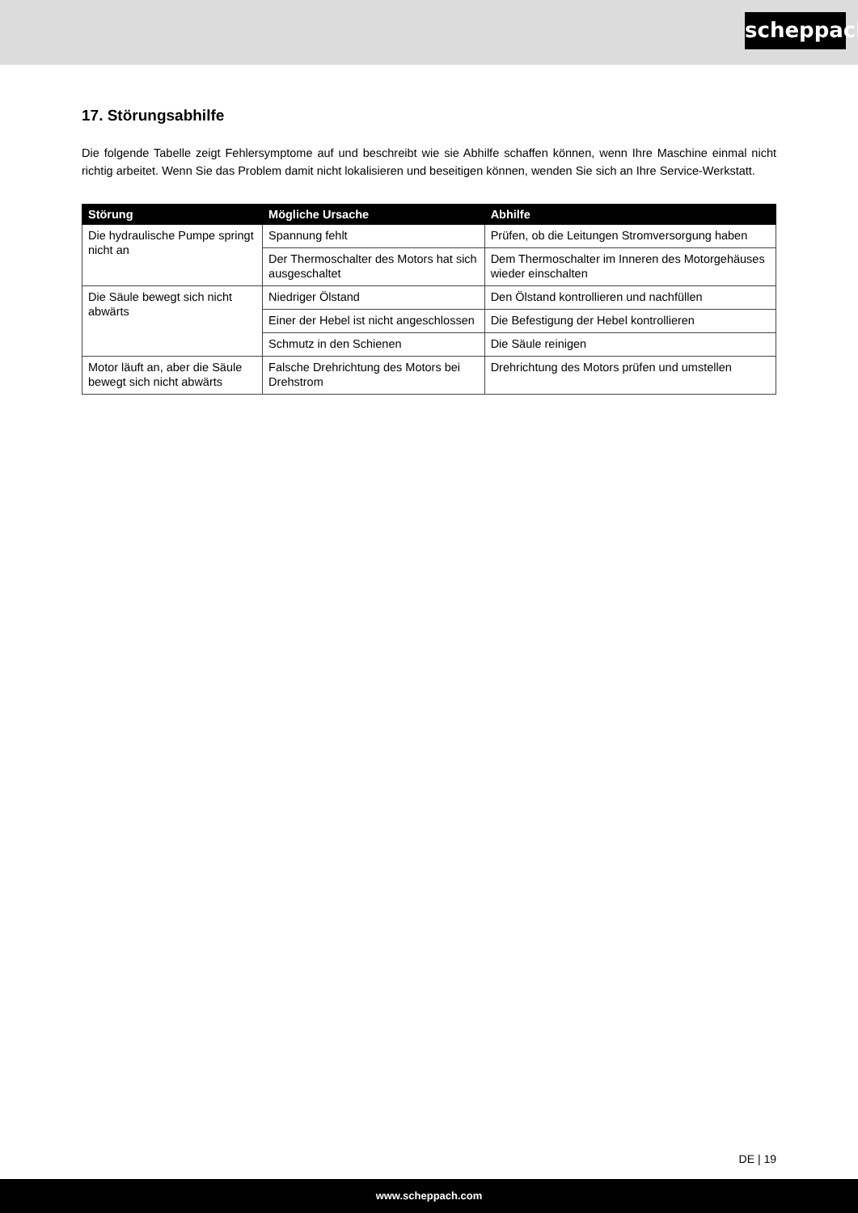scheppach
17. Störungsabhilfe
Die folgende Tabelle zeigt Fehlersymptome auf und beschreibt wie sie Abhilfe schaffen können, wenn Ihre Maschine einmal nicht richtig arbeitet. Wenn Sie das Problem damit nicht lokalisieren und beseitigen können, wenden Sie sich an Ihre Service-Werkstatt.
| Störung | Mögliche Ursache | Abhilfe |
| --- | --- | --- |
| Die hydraulische Pumpe springt nicht an | Spannung fehlt | Prüfen, ob die Leitungen Stromversorgung haben |
| | Der Thermoschalter des Motors hat sich ausgeschaltet | Dem Thermoschalter im Inneren des Motorgehäuses wieder einschalten |
| Die Säule bewegt sich nicht abwärts | Niedriger Ölstand | Den Ölstand kontrollieren und nachfüllen |
| | Einer der Hebel ist nicht angeschlossen | Die Befestigung der Hebel kontrollieren |
| | Schmutz in den Schienen | Die Säule reinigen |
| Motor läuft an, aber die Säule bewegt sich nicht abwärts | Falsche Drehrichtung des Motors bei Drehstrom | Drehrichtung des Motors prüfen und umstellen |
DE | 19
www.scheppach.com